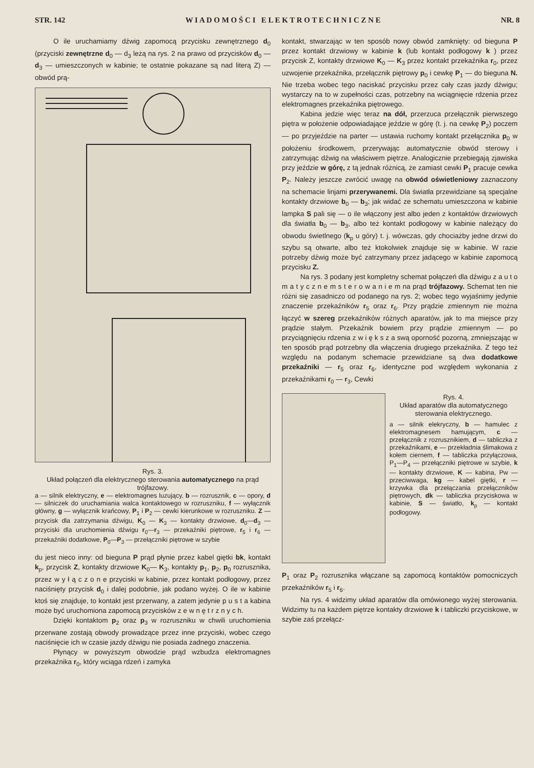STR. 142 W I A D O M O Ś C I E L E K T R O T E C H N I C Z N E NR. 8
O ile uruchamiamy dźwig zapomocą przycisku zewnętrznego d<sub>0</sub> (przyciski zewnętrzne d<sub>0</sub> — d<sub>3</sub> leżą na rys. 2 na prawo od przycisków d<sub>0</sub> — d<sub>3</sub> — umieszczonych w kabinie; te ostatnie pokazane są nad literą Z) — obwód prą-
Rys. 3.
Układ połączeń dla elektrycznego sterowania automatycznego na prąd trójfazowy.
a — silnik elektryczny, e — elektromagnes luzujący, b — rozrusznik, c — opory, d — silniczek do uruchamiania walca kontaktowego w rozruszniku, f — wyłącznik główny, g — wyłącznik krańcowy, P<sub>1</sub> i P<sub>2</sub> — cewki kierunkowe w rozruszniku. Z — przycisk dla zatrzymania dźwigu, K<sub>0</sub> — K<sub>3</sub> — kontakty drzwiowe, d<sub>0</sub>—d<sub>3</sub> — przyciski dla uruchomienia dźwigu r<sub>0</sub>—r<sub>3</sub> — przekaźniki piętrowe, r<sub>5</sub> i r<sub>6</sub> — przekaźniki dodatkowe, P<sub>0</sub>—P<sub>3</sub> — przełączniki piętrowe w szybie
du jest nieco inny: od bieguna P prąd płynie przez kabel giętki bk, kontakt k<sub>p</sub>, przycisk Z, kontakty drzwiowe K<sub>0</sub>— K<sub>3</sub>, kontakty p<sub>1</sub>, p<sub>2</sub>, p<sub>0</sub> rozrusznika, przez w y ł ą c z o n e przyciski w kabinie, przez kontakt podłogowy, przez naciśnięty przycisk d<sub>0</sub> i dalej podobnie, jak podano wyżej. O ile w kabinie ktoś się znajduje, to kontakt jest przerwany, a zatem jedynie p u s t a kabina może być uruchomiona zapomocą przycisków z e w n ę t r z n y c h.
Dzięki kontaktom p<sub>2</sub> oraz p<sub>3</sub> w rozruszniku w chwili uruchomienia przerwane zostają obwody prowadzące przez inne przyciski, wobec czego naciśnięcie ich w czasie jazdy dźwigu nie posiada żadnego znaczenia.
Płynący w powyższym obwodzie prąd wzbudza elektromagnes przekaźnika r<sub>0</sub>, który wciąga rdzeń i zamyka
kontakt, stwarzając w ten sposób nowy obwód zamknięty: od bieguna P przez kontakt drzwiowy w kabinie k (lub kontakt podłogowy k ) przez przycisk Z, kontakty drzwiowe K<sub>0</sub> — K<sub>3</sub> przez kontakt przekaźnika r<sub>0</sub>, przez uzwojenie przekaźnika, przełącznik piętrowy p<sub>0</sub> i cewkę P<sub>1</sub> — do bieguna N. Nie trzeba wobec tego naciskać przycisku przez cały czas jazdy dźwigu; wystarczy na to w zupełności czas, potrzebny na wciągnięcie rdzenia przez elektromagnes przekaźnika piętrowego.
Kabina jedzie więc teraz na dół, przerzuca przełącznik pierwszego piętra w położenie odpowiadające jeździe w górę (t. j. na cewkę P<sub>2</sub>) poczem — po przyjeździe na parter — ustawia ruchomy kontakt przełącznika p<sub>0</sub> w położeniu środkowem, przerywając automatycznie obwód sterowy i zatrzymując dźwig na właściwem piętrze. Analogicznie przebiegają zjawiska przy jeździe w górę, z tą jednak różnicą, że zamiast cewki P<sub>1</sub> pracuje cewka P<sub>2</sub>. Należy jeszcze zwrócić uwagę na obwód oświetleniowy zaznaczony na schemacie linjami przerywanemi. Dla światła przewidziane są specjalne kontakty drzwiowe b<sub>0</sub> — b<sub>3</sub>; jak widać ze schematu umieszczona w kabinie lampka S pali się — o ile włączony jest albo jeden z kontaktów drzwiowych dla światła b<sub>0</sub> — b<sub>3</sub>, albo też kontakt podłogowy w kabinie należący do obwodu świetlnego (k<sub>p</sub> u góry) t. j. wówczas, gdy chociażby jedne drzwi do szybu są otwarte, albo też ktokolwiek znajduje się w kabinie. W razie potrzeby dźwig może być zatrzymany przez jadącego w kabinie zapomocą przycisku Z.
Na rys. 3 podany jest kompletny schemat połączeń dla dźwigu z a u t o m a t y c z n e m s t e r o w a n i e m na prąd trójfazowy. Schemat ten nie różni się zasadniczo od podanego na rys. 2; wobec tego wyjaśnimy jedynie znaczenie przekaźników r<sub>5</sub> oraz r<sub>6</sub>. Przy prądzie zmiennym nie można łączyć w szereg przekaźników różnych aparatów, jak to ma miejsce przy prądzie stałym. Przekaźnik bowiem przy prądzie zmiennym — po przyciągnięciu rdzenia z w i ę k s z a swą oporność pozorną, zmniejszając w ten sposób prąd potrzebny dla włączenia drugiego przekaźnika. Z tego też względu na podanym schemacie przewidziane są dwa dodatkowe przekaźniki — r<sub>5</sub> oraz r<sub>6</sub>, identyczne pod względem wykonania z przekaźnikami r<sub>0</sub> — r<sub>3</sub>, Cewki
Rys. 4.
Układ aparatów dla automatycznego sterowania elektrycznego.
a — silnik elekryczny, b — hamulec z elektromagnesem hamującym, c — przełącznik z rozrusznikiem, d — tabliczka z przekaźnikami, e — przekładnia ślimakowa z kołem ciernem, f — tabliczka przyłączowa, P<sub>1</sub>—P<sub>4</sub> — przełączniki piętrowe w szybie, k — kontakty drzwiowe, K — kabina, Pw — przeciwwaga, kg — kabel giętki, r — krzywka dla przełączania przełączników piętrowych, dk — tabliczka przyciskowa w kabinie, S — światło, k<sub>p</sub> — kontakt podłogowy.
P<sub>1</sub> oraz P<sub>2</sub> rozrusznika włączane są zapomocą kontaktów pomocniczych przekaźników r<sub>5</sub> i r<sub>6</sub>.
Na rys. 4 widzimy układ aparatów dla omówionego wyżej sterowania. Widzimy tu na każdem piętrze kontakty drzwiowe k i tabliczki przyciskowe, w szybie zaś przełącz-